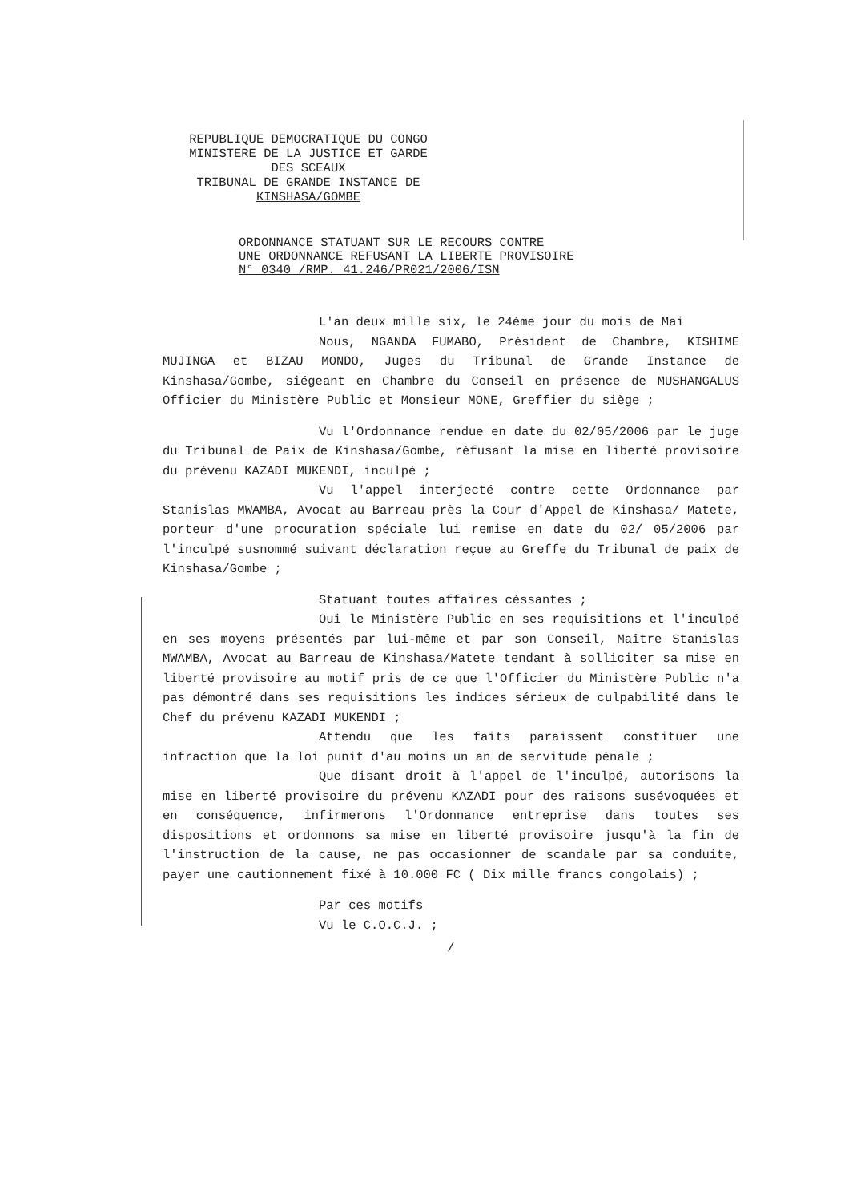REPUBLIQUE DEMOCRATIQUE DU CONGO
MINISTERE DE LA JUSTICE ET GARDE
DES SCEAUX
TRIBUNAL DE GRANDE INSTANCE DE
KINSHASA/GOMBE
ORDONNANCE STATUANT SUR LE RECOURS CONTRE
UNE ORDONNANCE REFUSANT LA LIBERTE PROVISOIRE
N° 0340 /RMP. 41.246/PR021/2006/ISN
L'an deux mille six, le 24ème jour du mois de Mai
Nous, NGANDA FUMABO, Président de Chambre, KISHIME MUJINGA et BIZAU MONDO, Juges du Tribunal de Grande Instance de Kinshasa/Gombe, siégeant en Chambre du Conseil en présence de MUSHANGALUS Officier du Ministère Public et Monsieur MONE, Greffier du siège ;
Vu l'Ordonnance rendue en date du 02/05/2006 par le juge du Tribunal de Paix de Kinshasa/Gombe, réfusant la mise en liberté provisoire du prévenu KAZADI MUKENDI, inculpé ;
Vu l'appel interjecté contre cette Ordonnance par Stanislas MWAMBA, Avocat au Barreau près la Cour d'Appel de Kinshasa/ Matete, porteur d'une procuration spéciale lui remise en date du 02/ 05/2006 par l'inculpé susnommé suivant déclaration reçue au Greffe du Tribunal de paix de Kinshasa/Gombe ;
Statuant toutes affaires céssantes ;
Oui le Ministère Public en ses requisitions et l'inculpé en ses moyens présentés par lui-même et par son Conseil, Maître Stanislas MWAMBA, Avocat au Barreau de Kinshasa/Matete tendant à solliciter sa mise en liberté provisoire au motif pris de ce que l'Officier du Ministère Public n'a pas démontré dans ses requisitions les indices sérieux de culpabilité dans le Chef du prévenu KAZADI MUKENDI ;
Attendu que les faits paraissent constituer une infraction que la loi punit d'au moins un an de servitude pénale ;
Que disant droit à l'appel de l'inculpé, autorisons la mise en liberté provisoire du prévenu KAZADI pour des raisons susévoquées et en conséquence, infirmerons l'Ordonnance entreprise dans toutes ses dispositions et ordonnons sa mise en liberté provisoire jusqu'à la fin de l'instruction de la cause, ne pas occasionner de scandale par sa conduite, payer une cautionnement fixé à 10.000 FC ( Dix mille francs congolais) ;
Par ces motifs
Vu le C.O.C.J. ;
/